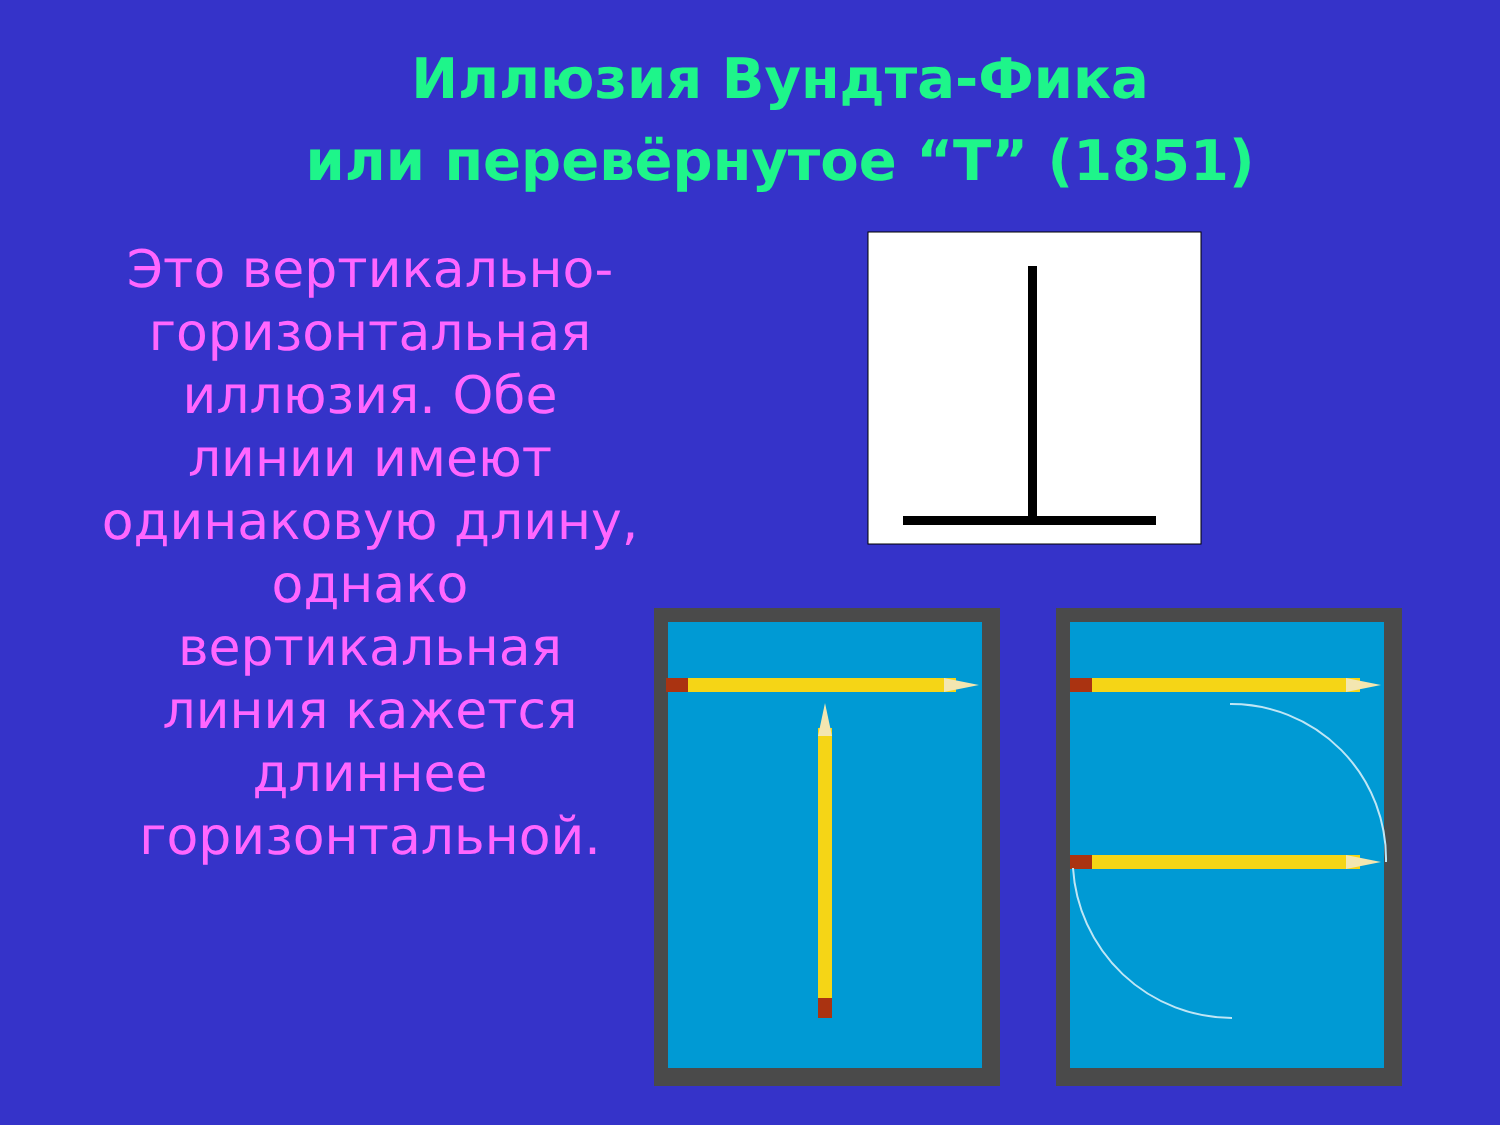Иллюзия Вундта-Фика
или перевёрнутое “Т” (1851)
Это вертикально-горизонтальная иллюзия. Обе линии имеют одинаковую длину, однако вертикальная линия кажется длиннее горизонтальной.